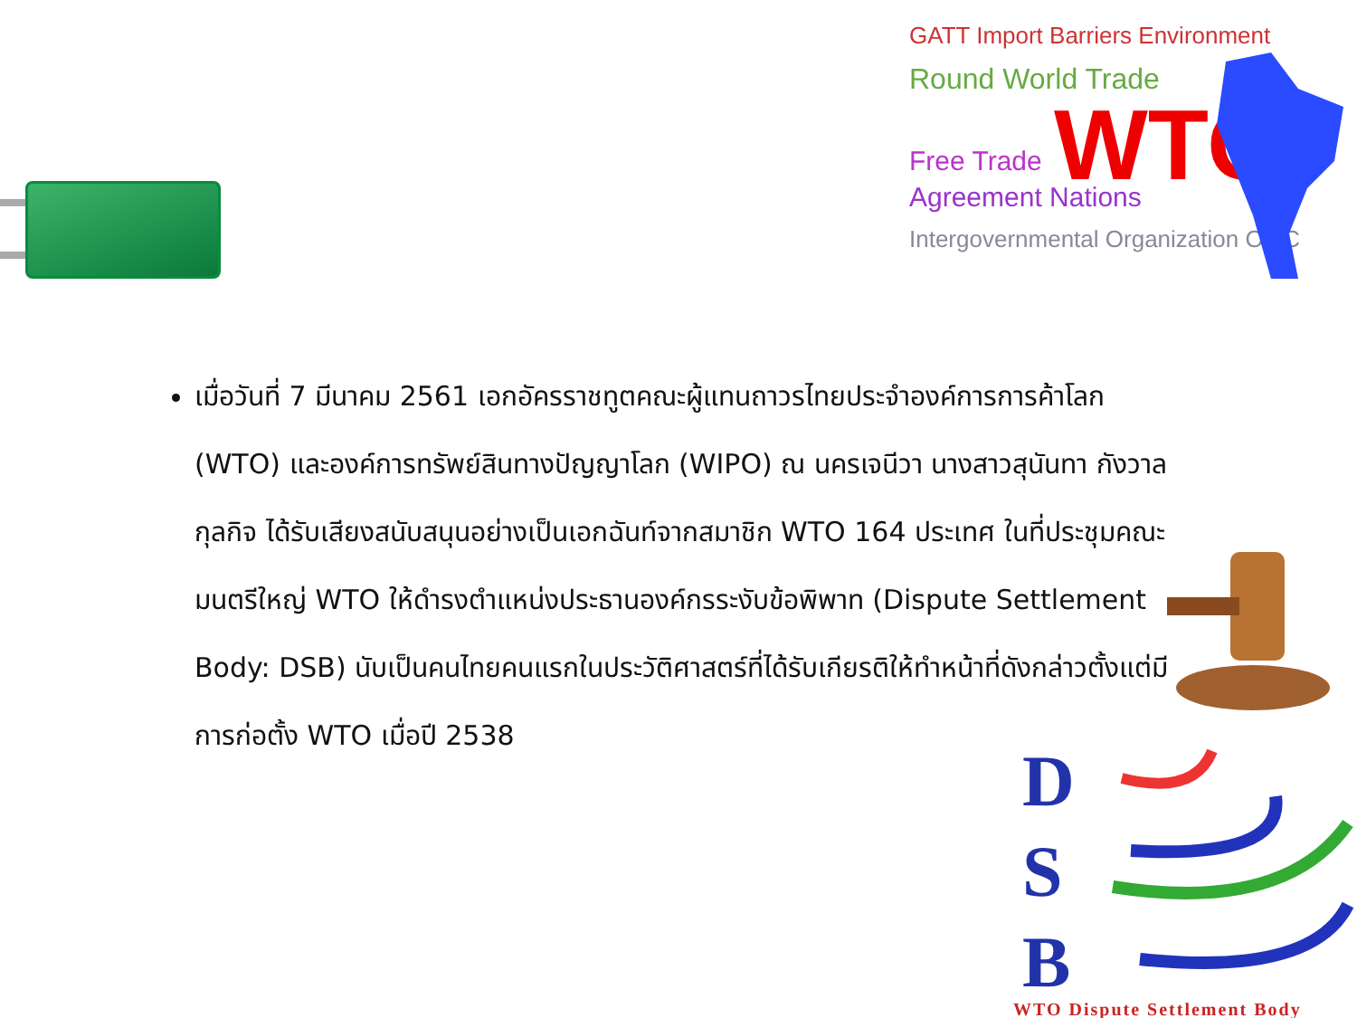GATT Import Barriers Environment
Round World Trade
WTO
Free Trade
Agreement Nations
Intergovernmental Organization OMC
เมื่อวันที่ 7 มีนาคม 2561 เอกอัครราชทูตคณะผู้แทนถาวรไทยประจำองค์การการค้าโลก (WTO) และองค์การทรัพย์สินทางปัญญาโลก (WIPO) ณ นครเจนีวา นางสาวสุนันทา กังวาลกุลกิจ ได้รับเสียงสนับสนุนอย่างเป็นเอกฉันท์จากสมาชิก WTO 164 ประเทศ ในที่ประชุมคณะมนตรีใหญ่ WTO ให้ดำรงตำแหน่งประธานองค์กรระงับข้อพิพาท (Dispute Settlement Body: DSB) นับเป็นคนไทยคนแรกในประวัติศาสตร์ที่ได้รับเกียรติให้ทำหน้าที่ดังกล่าวตั้งแต่มีการก่อตั้ง WTO เมื่อปี 2538
D
S
B
WTO Dispute Settlement Body